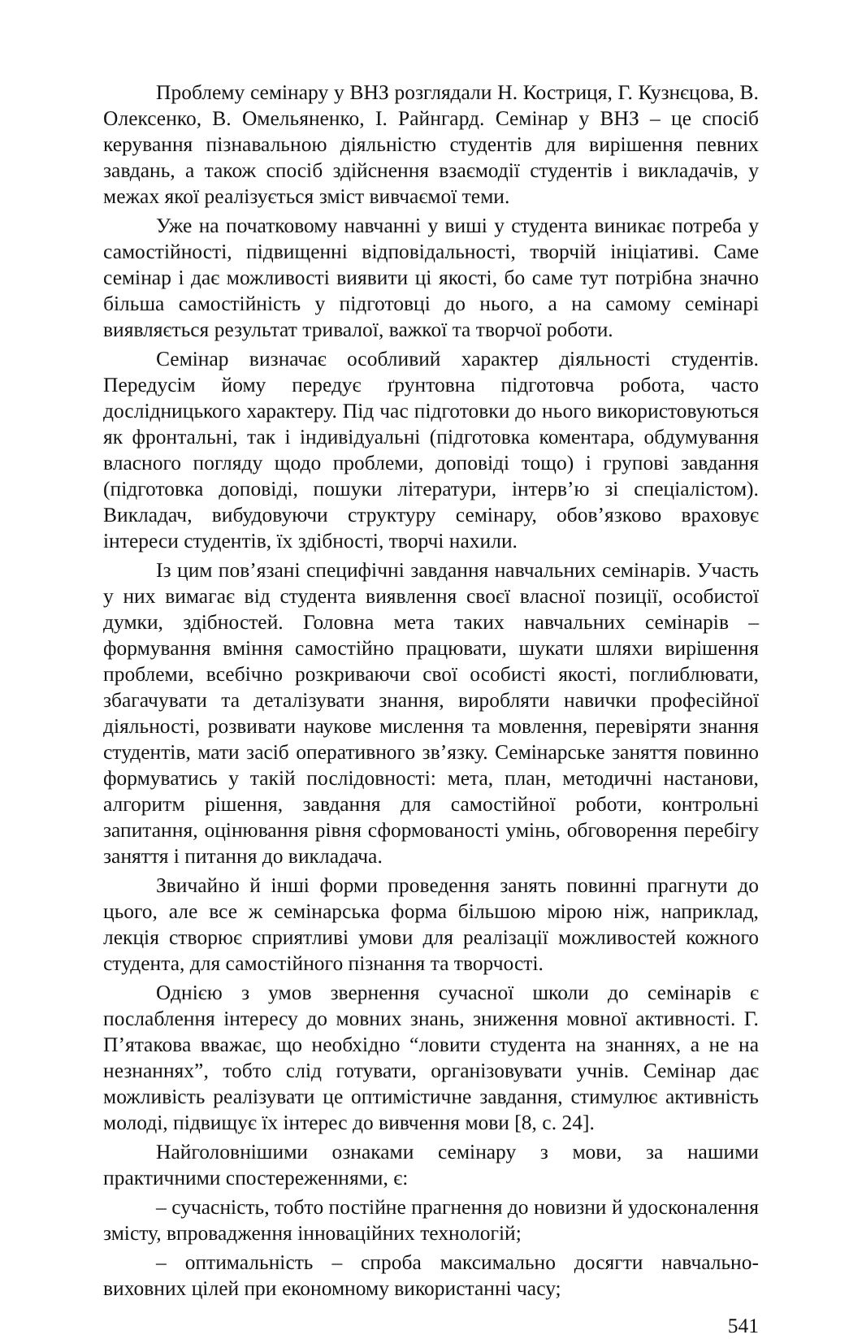Проблему семінару у ВНЗ розглядали Н. Костриця, Г. Кузнєцова, В. Олексенко, В. Омельяненко, І. Райнгард. Семінар у ВНЗ – це спосіб керування пізнавальною діяльністю студентів для вирішення певних завдань, а також спосіб здійснення взаємодії студентів і викладачів, у межах якої реалізується зміст вивчаємої теми.
Уже на початковому навчанні у виші у студента виникає потреба у самостійності, підвищенні відповідальності, творчій ініціативі. Саме семінар і дає можливості виявити ці якості, бо саме тут потрібна значно більша самостійність у підготовці до нього, а на самому семінарі виявляється результат тривалої, важкої та творчої роботи.
Семінар визначає особливий характер діяльності студентів. Передусім йому передує ґрунтовна підготовча робота, часто дослідницького характеру. Під час підготовки до нього використовуються як фронтальні, так і індивідуальні (підготовка коментара, обдумування власного погляду щодо проблеми, доповіді тощо) і групові завдання (підготовка доповіді, пошуки літератури, інтерв’ю зі спеціалістом). Викладач, вибудовуючи структуру семінару, обов’язково враховує інтереси студентів, їх здібності, творчі нахили.
Із цим пов’язані специфічні завдання навчальних семінарів. Участь у них вимагає від студента виявлення своєї власної позиції, особистої думки, здібностей. Головна мета таких навчальних семінарів – формування вміння самостійно працювати, шукати шляхи вирішення проблеми, всебічно розкриваючи свої особисті якості, поглиблювати, збагачувати та деталізувати знання, виробляти навички професійної діяльності, розвивати наукове мислення та мовлення, перевіряти знання студентів, мати засіб оперативного зв’язку. Семінарське заняття повинно формуватись у такій послідовності: мета, план, методичні настанови, алгоритм рішення, завдання для самостійної роботи, контрольні запитання, оцінювання рівня сформованості умінь, обговорення перебігу заняття і питання до викладача.
Звичайно й інші форми проведення занять повинні прагнути до цього, але все ж семінарська форма більшою мірою ніж, наприклад, лекція створює сприятливі умови для реалізації можливостей кожного студента, для самостійного пізнання та творчості.
Однією з умов звернення сучасної школи до семінарів є послаблення інтересу до мовних знань, зниження мовної активності. Г. П’ятакова вважає, що необхідно “ловити студента на знаннях, а не на незнаннях”, тобто слід готувати, організовувати учнів. Семінар дає можливість реалізувати це оптимістичне завдання, стимулює активність молоді, підвищує їх інтерес до вивчення мови [8, с. 24].
Найголовнішими ознаками семінару з мови, за нашими практичними спостереженнями, є:
– сучасність, тобто постійне прагнення до новизни й удосконалення змісту, впровадження інноваційних технологій;
– оптимальність – спроба максимально досягти навчально-виховних цілей при економному використанні часу;
541